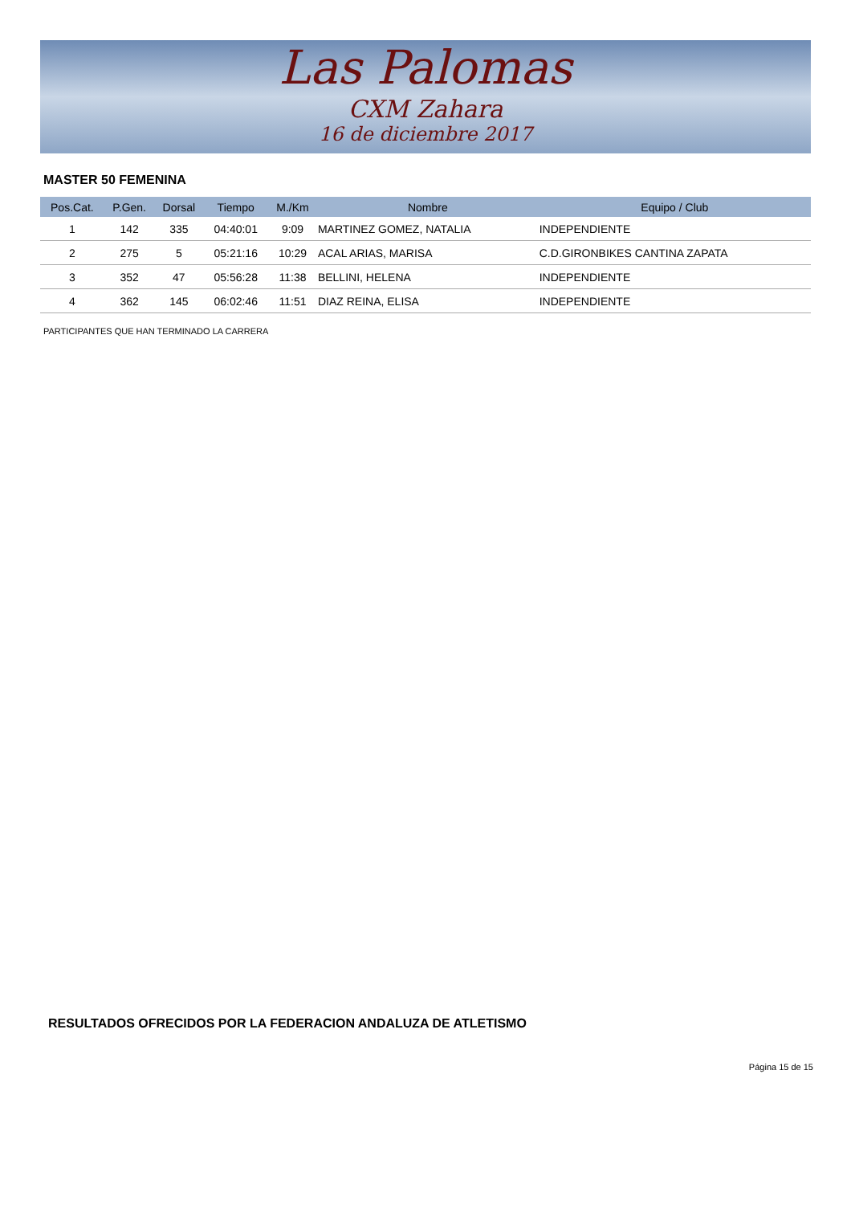Las Palomas
CXM Zahara
16 de diciembre 2017
MASTER 50 FEMENINA
| Pos.Cat. | P.Gen. | Dorsal | Tiempo | M./Km | Nombre | Equipo / Club |
| --- | --- | --- | --- | --- | --- | --- |
| 1 | 142 | 335 | 04:40:01 | 9:09 | MARTINEZ GOMEZ, NATALIA | INDEPENDIENTE |
| 2 | 275 | 5 | 05:21:16 | 10:29 | ACAL ARIAS, MARISA | C.D.GIRONBIKES CANTINA ZAPATA |
| 3 | 352 | 47 | 05:56:28 | 11:38 | BELLINI, HELENA | INDEPENDIENTE |
| 4 | 362 | 145 | 06:02:46 | 11:51 | DIAZ REINA, ELISA | INDEPENDIENTE |
PARTICIPANTES QUE HAN TERMINADO LA CARRERA
RESULTADOS OFRECIDOS POR LA FEDERACION ANDALUZA DE ATLETISMO
Página 15 de 15